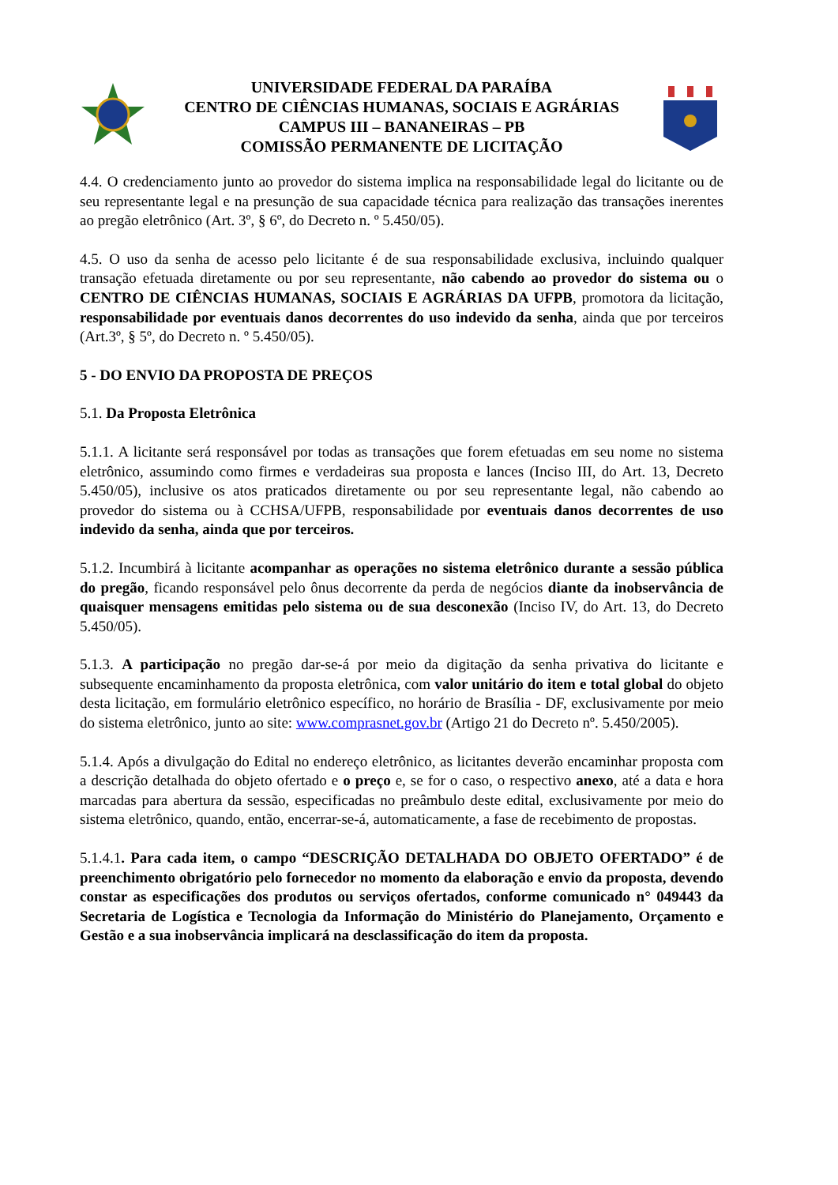UNIVERSIDADE FEDERAL DA PARAÍBA
CENTRO DE CIÊNCIAS HUMANAS, SOCIAIS E AGRÁRIAS
CAMPUS III – BANANEIRAS – PB
COMISSÃO PERMANENTE DE LICITAÇÃO
4.4. O credenciamento junto ao provedor do sistema implica na responsabilidade legal do licitante ou de seu representante legal e na presunção de sua capacidade técnica para realização das transações inerentes ao pregão eletrônico (Art. 3º, § 6º, do Decreto n. º 5.450/05).
4.5. O uso da senha de acesso pelo licitante é de sua responsabilidade exclusiva, incluindo qualquer transação efetuada diretamente ou por seu representante, não cabendo ao provedor do sistema ou o CENTRO DE CIÊNCIAS HUMANAS, SOCIAIS E AGRÁRIAS DA UFPB, promotora da licitação, responsabilidade por eventuais danos decorrentes do uso indevido da senha, ainda que por terceiros (Art.3º, § 5º, do Decreto n. º 5.450/05).
5 - DO ENVIO DA PROPOSTA DE PREÇOS
5.1. Da Proposta Eletrônica
5.1.1. A licitante será responsável por todas as transações que forem efetuadas em seu nome no sistema eletrônico, assumindo como firmes e verdadeiras sua proposta e lances (Inciso III, do Art. 13, Decreto 5.450/05), inclusive os atos praticados diretamente ou por seu representante legal, não cabendo ao provedor do sistema ou à CCHSA/UFPB, responsabilidade por eventuais danos decorrentes de uso indevido da senha, ainda que por terceiros.
5.1.2. Incumbirá à licitante acompanhar as operações no sistema eletrônico durante a sessão pública do pregão, ficando responsável pelo ônus decorrente da perda de negócios diante da inobservância de quaisquer mensagens emitidas pelo sistema ou de sua desconexão (Inciso IV, do Art. 13, do Decreto 5.450/05).
5.1.3. A participação no pregão dar-se-á por meio da digitação da senha privativa do licitante e subsequente encaminhamento da proposta eletrônica, com valor unitário do item e total global do objeto desta licitação, em formulário eletrônico específico, no horário de Brasília - DF, exclusivamente por meio do sistema eletrônico, junto ao site: www.comprasnet.gov.br (Artigo 21 do Decreto nº. 5.450/2005).
5.1.4. Após a divulgação do Edital no endereço eletrônico, as licitantes deverão encaminhar proposta com a descrição detalhada do objeto ofertado e o preço e, se for o caso, o respectivo anexo, até a data e hora marcadas para abertura da sessão, especificadas no preâmbulo deste edital, exclusivamente por meio do sistema eletrônico, quando, então, encerrar-se-á, automaticamente, a fase de recebimento de propostas.
5.1.4.1. Para cada item, o campo “DESCRIÇÃO DETALHADA DO OBJETO OFERTADO” é de preenchimento obrigatório pelo fornecedor no momento da elaboração e envio da proposta, devendo constar as especificações dos produtos ou serviços ofertados, conforme comunicado n° 049443 da Secretaria de Logística e Tecnologia da Informação do Ministério do Planejamento, Orçamento e Gestão e a sua inobservância implicará na desclassificação do item da proposta.